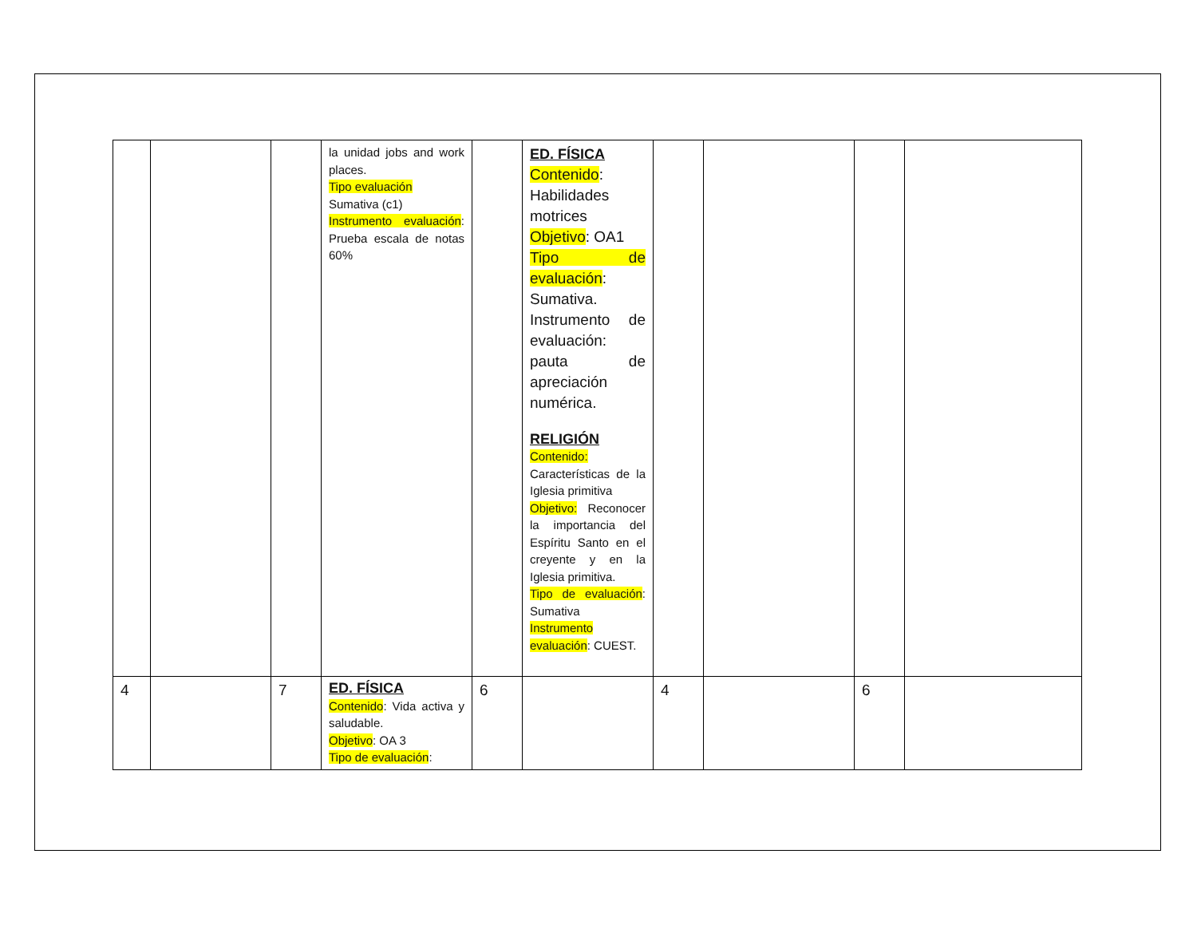| | | | la unidad jobs and work places. Tipo evaluación Sumativa (c1) Instrumento evaluación : Prueba escala de notas 60% | | ED. FÍSICA Contenido : Habilidades motrices Objetivo : OA1 Tipo de evaluación : Sumativa. Instrumento de evaluación: pauta de apreciación numérica. RELIGIÓN Contenido: Características de la Iglesia primitiva Objetivo: Reconocer la importancia del Espíritu Santo en el creyente y en la Iglesia primitiva. Tipo de evaluación : Sumativa Instrumento evaluación : CUEST. | | | | |
| 4 | | 7 | ED. FÍSICA Contenido : Vida activa y saludable. Objetivo : OA 3 Tipo de evaluación : | 6 | | 4 | | 6 | |